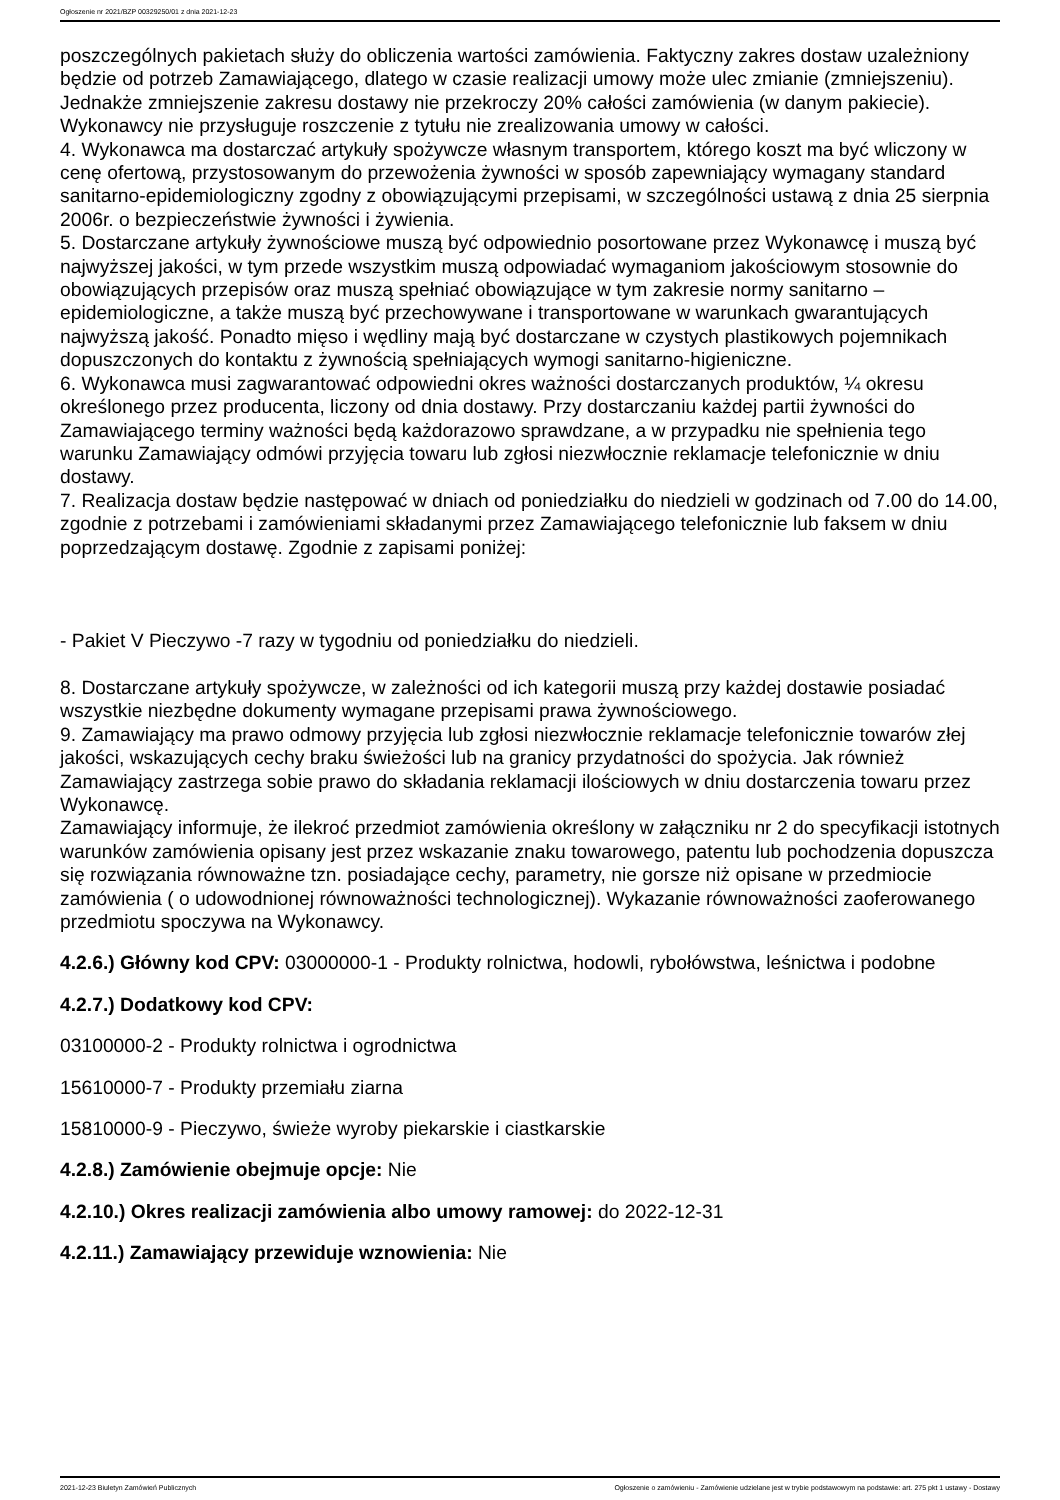Ogłoszenie nr 2021/BZP 00329250/01 z dnia 2021-12-23
poszczególnych pakietach służy do obliczenia wartości zamówienia. Faktyczny zakres dostaw uzależniony będzie od potrzeb Zamawiającego, dlatego w czasie realizacji umowy może ulec zmianie (zmniejszeniu). Jednakże zmniejszenie zakresu dostawy nie przekroczy 20% całości zamówienia (w danym pakiecie). Wykonawcy nie przysługuje roszczenie z tytułu nie zrealizowania umowy w całości.
4. Wykonawca ma dostarczać artykuły spożywcze własnym transportem, którego koszt ma być wliczony w cenę ofertową, przystosowanym do przewożenia żywności w sposób zapewniający wymagany standard sanitarno-epidemiologiczny zgodny z obowiązującymi przepisami, w szczególności ustawą z dnia 25 sierpnia 2006r. o bezpieczeństwie żywności i żywienia.
5. Dostarczane artykuły żywnościowe muszą być odpowiednio posortowane przez Wykonawcę i muszą być najwyższej jakości, w tym przede wszystkim muszą odpowiadać wymaganiom jakościowym stosownie do obowiązujących przepisów oraz muszą spełniać obowiązujące w tym zakresie normy sanitarno – epidemiologiczne, a także muszą być przechowywane i transportowane w warunkach gwarantujących najwyższą jakość. Ponadto mięso i wędliny mają być dostarczane w czystych plastikowych pojemnikach dopuszczonych do kontaktu z żywnością spełniających wymogi sanitarno-higieniczne.
6. Wykonawca musi zagwarantować odpowiedni okres ważności dostarczanych produktów, ¼ okresu określonego przez producenta, liczony od dnia dostawy. Przy dostarczaniu każdej partii żywności do Zamawiającego terminy ważności będą każdorazowo sprawdzane, a w przypadku nie spełnienia tego warunku Zamawiający odmówi przyjęcia towaru lub zgłosi niezwłocznie reklamacje telefonicznie w dniu dostawy.
7. Realizacja dostaw będzie następować w dniach od poniedziałku do niedzieli w godzinach od 7.00 do 14.00, zgodnie z potrzebami i zamówieniami składanymi przez Zamawiającego telefonicznie lub faksem w dniu poprzedzającym dostawę. Zgodnie z zapisami poniżej:
- Pakiet V Pieczywo -7 razy w tygodniu od poniedziałku do niedzieli.
8. Dostarczane artykuły spożywcze, w zależności od ich kategorii muszą przy każdej dostawie posiadać wszystkie niezbędne dokumenty wymagane przepisami prawa żywnościowego.
9. Zamawiający ma prawo odmowy przyjęcia lub zgłosi niezwłocznie reklamacje telefonicznie towarów złej jakości, wskazujących cechy braku świeżości lub na granicy przydatności do spożycia. Jak również Zamawiający zastrzega sobie prawo do składania reklamacji ilościowych w dniu dostarczenia towaru przez Wykonawcę.
Zamawiający informuje, że ilekroć przedmiot zamówienia określony w załączniku nr 2 do specyfikacji istotnych warunków zamówienia opisany jest przez wskazanie znaku towarowego, patentu lub pochodzenia dopuszcza się rozwiązania równoważne tzn. posiadające cechy, parametry, nie gorsze niż opisane w przedmiocie zamówienia ( o udowodnionej równoważności technologicznej). Wykazanie równoważności zaoferowanego przedmiotu spoczywa na Wykonawcy.
4.2.6.) Główny kod CPV: 03000000-1 - Produkty rolnictwa, hodowli, rybołówstwa, leśnictwa i podobne
4.2.7.) Dodatkowy kod CPV:
03100000-2 - Produkty rolnictwa i ogrodnictwa
15610000-7 - Produkty przemiału ziarna
15810000-9 - Pieczywo, świeże wyroby piekarskie i ciastkarskie
4.2.8.) Zamówienie obejmuje opcje: Nie
4.2.10.) Okres realizacji zamówienia albo umowy ramowej: do 2022-12-31
4.2.11.) Zamawiający przewiduje wznowienia: Nie
2021-12-23 Biuletyn Zamówień Publicznych Ogłoszenie o zamówieniu - Zamówienie udzielane jest w trybie podstawowym na podstawie: art. 275 pkt 1 ustawy - Dostawy